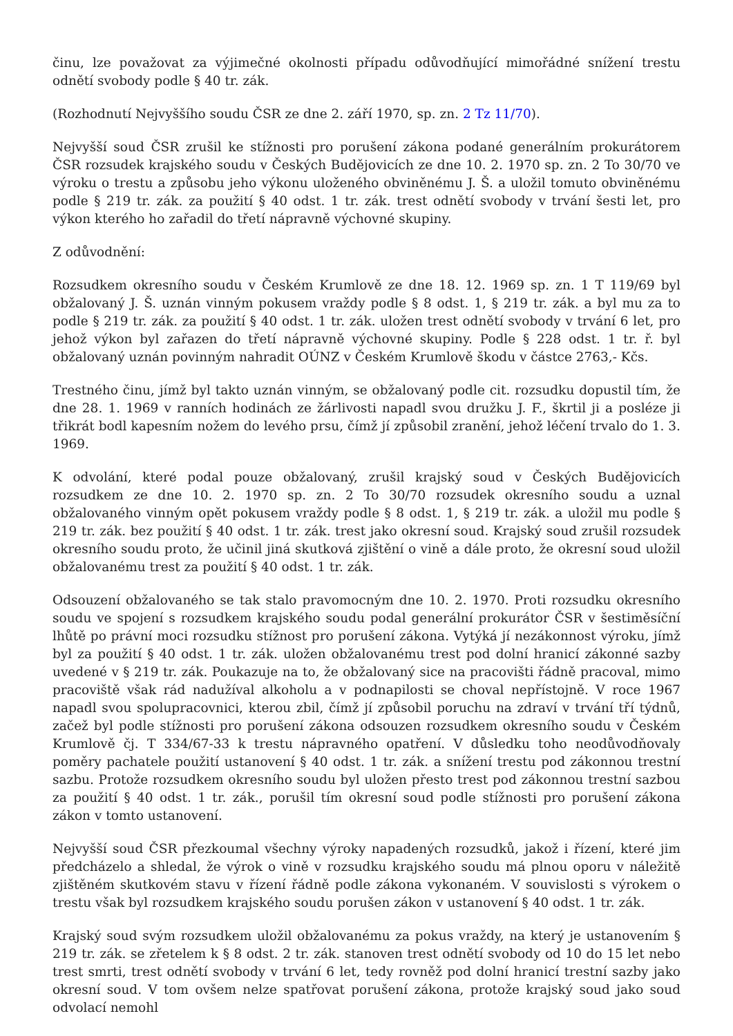činu, lze považovat za výjimečné okolnosti případu odůvodňující mimořádné snížení trestu odnětí svobody podle § 40 tr. zák.
(Rozhodnutí Nejvyššího soudu ČSR ze dne 2. září 1970, sp. zn. 2 Tz 11/70).
Nejvyšší soud ČSR zrušil ke stížnosti pro porušení zákona podané generálním prokurátorem ČSR rozsudek krajského soudu v Českých Budějovicích ze dne 10. 2. 1970 sp. zn. 2 To 30/70 ve výroku o trestu a způsobu jeho výkonu uloženého obviněnému J. Š. a uložil tomuto obviněnému podle § 219 tr. zák. za použití § 40 odst. 1 tr. zák. trest odnětí svobody v trvání šesti let, pro výkon kterého ho zařadil do třetí nápravně výchovné skupiny.
Z odůvodnění:
Rozsudkem okresního soudu v Českém Krumlově ze dne 18. 12. 1969 sp. zn. 1 T 119/69 byl obžalovaný J. Š. uznán vinným pokusem vraždy podle § 8 odst. 1, § 219 tr. zák. a byl mu za to podle § 219 tr. zák. za použití § 40 odst. 1 tr. zák. uložen trest odnětí svobody v trvání 6 let, pro jehož výkon byl zařazen do třetí nápravně výchovné skupiny. Podle § 228 odst. 1 tr. ř. byl obžalovaný uznán povinným nahradit OÚNZ v Českém Krumlově škodu v částce 2763,- Kčs.
Trestného činu, jímž byl takto uznán vinným, se obžalovaný podle cit. rozsudku dopustil tím, že dne 28. 1. 1969 v ranních hodinách ze žárlivosti napadl svou družku J. F., škrtil ji a posléze ji třikrát bodl kapesním nožem do levého prsu, čímž jí způsobil zranění, jehož léčení trvalo do 1. 3. 1969.
K odvolání, které podal pouze obžalovaný, zrušil krajský soud v Českých Budějovicích rozsudkem ze dne 10. 2. 1970 sp. zn. 2 To 30/70 rozsudek okresního soudu a uznal obžalovaného vinným opět pokusem vraždy podle § 8 odst. 1, § 219 tr. zák. a uložil mu podle § 219 tr. zák. bez použití § 40 odst. 1 tr. zák. trest jako okresní soud. Krajský soud zrušil rozsudek okresního soudu proto, že učinil jiná skutková zjištění o vině a dále proto, že okresní soud uložil obžalovanému trest za použití § 40 odst. 1 tr. zák.
Odsouzení obžalovaného se tak stalo pravomocným dne 10. 2. 1970. Proti rozsudku okresního soudu ve spojení s rozsudkem krajského soudu podal generální prokurátor ČSR v šestiměsíční lhůtě po právní moci rozsudku stížnost pro porušení zákona. Vytýká jí nezákonnost výroku, jímž byl za použití § 40 odst. 1 tr. zák. uložen obžalovanému trest pod dolní hranicí zákonné sazby uvedené v § 219 tr. zák. Poukazuje na to, že obžalovaný sice na pracovišti řádně pracoval, mimo pracoviště však rád nadužíval alkoholu a v podnapilosti se choval nepřístojně. V roce 1967 napadl svou spolupracovnici, kterou zbil, čímž jí způsobil poruchu na zdraví v trvání tří týdnů, začež byl podle stížnosti pro porušení zákona odsouzen rozsudkem okresního soudu v Českém Krumlově čj. T 334/67-33 k trestu nápravného opatření. V důsledku toho neodůvodňovaly poměry pachatele použití ustanovení § 40 odst. 1 tr. zák. a snížení trestu pod zákonnou trestní sazbu. Protože rozsudkem okresního soudu byl uložen přesto trest pod zákonnou trestní sazbou za použití § 40 odst. 1 tr. zák., porušil tím okresní soud podle stížnosti pro porušení zákona zákon v tomto ustanovení.
Nejvyšší soud ČSR přezkoumal všechny výroky napadených rozsudků, jakož i řízení, které jim předcházelo a shledal, že výrok o vině v rozsudku krajského soudu má plnou oporu v náležitě zjištěném skutkovém stavu v řízení řádně podle zákona vykonaném. V souvislosti s výrokem o trestu však byl rozsudkem krajského soudu porušen zákon v ustanovení § 40 odst. 1 tr. zák.
Krajský soud svým rozsudkem uložil obžalovanému za pokus vraždy, na který je ustanovením § 219 tr. zák. se zřetelem k § 8 odst. 2 tr. zák. stanoven trest odnětí svobody od 10 do 15 let nebo trest smrti, trest odnětí svobody v trvání 6 let, tedy rovněž pod dolní hranicí trestní sazby jako okresní soud. V tom ovšem nelze spatřovat porušení zákona, protože krajský soud jako soud odvolací nemohl